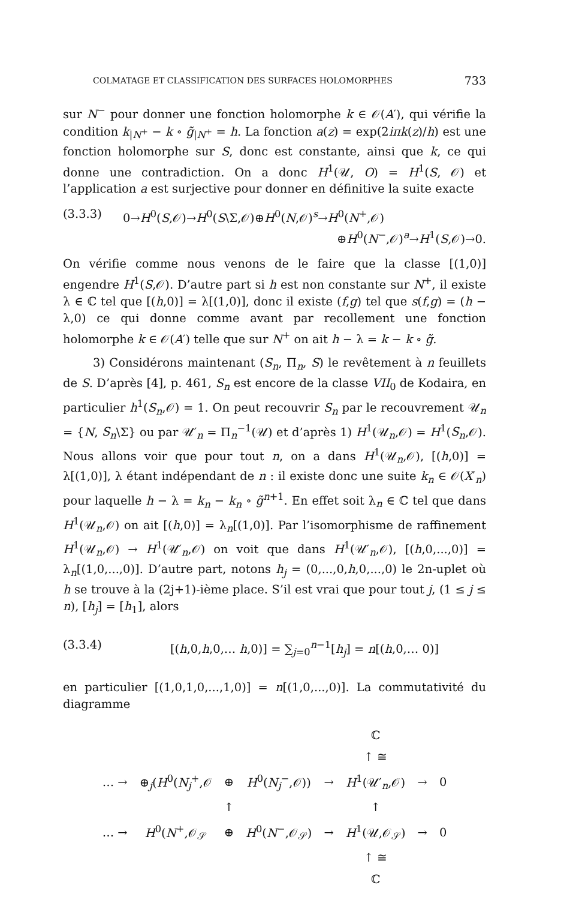COLMATAGE ET CLASSIFICATION DES SURFACES HOLOMORPHES 733
sur N<sup>−</sup> pour donner une fonction holomorphe k ∈ 𝒪(A′), qui vérifie la condition k<sub>|N<sup>+</sup></sub> − k ∘ g̃<sub>|N<sup>+</sup></sub> = h. La fonction a(z) = exp(2iπk(z)/h) est une fonction holomorphe sur S, donc est constante, ainsi que k, ce qui donne une contradiction. On a donc H<sup>1</sup>(𝒰, O) = H<sup>1</sup>(S, 𝒪) et l’application a est surjective pour donner en définitive la suite exacte
(3.3.3) 0→H<sup>0</sup>(S,𝒪)→H<sup>0</sup>(S\Σ,𝒪)⊕H<sup>0</sup>(N,𝒪)<sup>s</sup>→H<sup>0</sup>(N<sup>+</sup>,𝒪)
⊕H<sup>0</sup>(N<sup>−</sup>,𝒪)<sup>a</sup>→H<sup>1</sup>(S,𝒪)→0.
On vérifie comme nous venons de le faire que la classe [(1,0)] engendre H<sup>1</sup>(S,𝒪). D’autre part si h est non constante sur N<sup>+</sup>, il existe λ ∈ ℂ tel que [(h,0)] = λ[(1,0)], donc il existe (f,g) tel que s(f,g) = (h − λ,0) ce qui donne comme avant par recollement une fonction holomorphe k ∈ 𝒪(A′) telle que sur N<sup>+</sup> on ait h − λ = k − k ∘ g̃.
3) Considérons maintenant (S<sub>n</sub>, Π<sub>n</sub>, S) le revêtement à n feuillets de S. D’après [4], p. 461, S<sub>n</sub> est encore de la classe VII<sub>0</sub> de Kodaira, en particulier h<sup>1</sup>(S<sub>n</sub>,𝒪) = 1. On peut recouvrir S<sub>n</sub> par le recouvrement 𝒰<sub>n</sub> = {N, S<sub>n</sub>\Σ} ou par 𝒰′<sub>n</sub> = Π<sub>n</sub><sup>−1</sup>(𝒰) et d’après 1) H<sup>1</sup>(𝒰<sub>n</sub>,𝒪) = H<sup>1</sup>(S<sub>n</sub>,𝒪). Nous allons voir que pour tout n, on a dans H<sup>1</sup>(𝒰<sub>n</sub>,𝒪), [(h,0)] = λ[(1,0)], λ étant indépendant de n : il existe donc une suite k<sub>n</sub> ∈ 𝒪(X′<sub>n</sub>) pour laquelle h − λ = k<sub>n</sub> − k<sub>n</sub> ∘ g̃<sup>n+1</sup>. En effet soit λ<sub>n</sub> ∈ ℂ tel que dans H<sup>1</sup>(𝒰<sub>n</sub>,𝒪) on ait [(h,0)] = λ<sub>n</sub>[(1,0)]. Par l’isomorphisme de raffinement H<sup>1</sup>(𝒰<sub>n</sub>,𝒪) → H<sup>1</sup>(𝒰′<sub>n</sub>,𝒪) on voit que dans H<sup>1</sup>(𝒰′<sub>n</sub>,𝒪), [(h,0,...,0)] = λ<sub>n</sub>[(1,0,...,0)]. D’autre part, notons h<sub>j</sub> = (0,...,0,h,0,...,0) le 2n-uplet où h se trouve à la (2j+1)-ième place. S’il est vrai que pour tout j, (1 ≤ j ≤ n), [h<sub>j</sub>] = [h<sub>1</sub>], alors
(3.3.4) [(h,0,h,0,… h,0)] = ∑<sub>j=0</sub><sup>n−1</sup>[h<sub>j</sub>] = n[(h,0,… 0)]
en particulier [(1,0,1,0,...,1,0)] = n[(1,0,...,0)]. La commutativité du diagramme
| | | | | | ℂ | | |
| | | | | | ↑ ≅ | | |
| … → | ⊕<sub>j</sub>( H<sup>0</sup>( N<sub>j</sub><sup>+</sup>,𝒪 | ⊕ | H<sup>0</sup>( N<sub>j</sub><sup>−</sup>,𝒪)) | → | H<sup>1</sup>(𝒰′<sub>n</sub>,𝒪) | → | 0 |
| | | ↑ | | | ↑ | | |
| … → | H<sup>0</sup>( N<sup>+</sup>,𝒪<sub>𝒮</sub> | ⊕ | H<sup>0</sup>( N<sup>−</sup>,𝒪<sub>𝒮</sub>) | → | H<sup>1</sup>(𝒰,𝒪<sub>𝒮</sub>) | → | 0 |
| | | | | | ↑ ≅ | | |
| | | | | | ℂ | | |